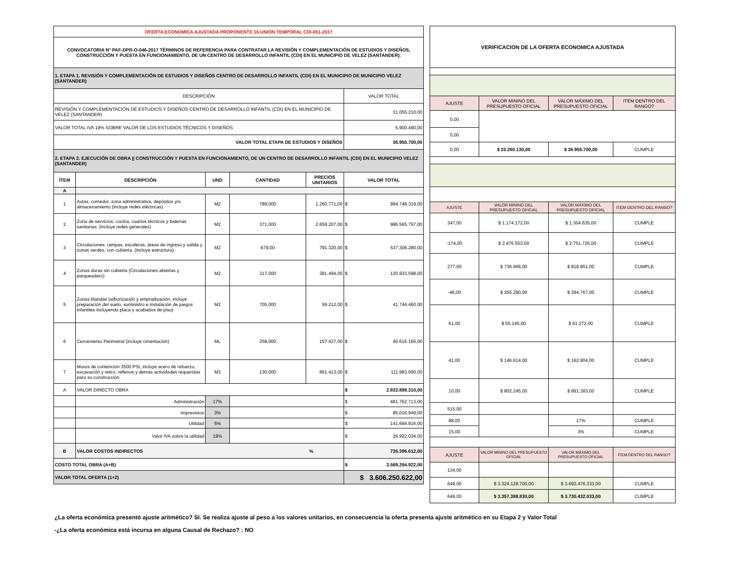| OFERTA ECONOMICA AJUSTADA PROPONENTE 16.UNION TEMPORAL CDI-051-2017 | | | | | | |
| CONVOCATORIA N° PAF-DPR-O-046-2017 TÉRMINOS DE REFERENCIA PARA CONTRATAR LA REVISIÓN Y COMPLEMENTACIÓN DE ESTUDIOS Y DISEÑOS, CONSTRUCCIÓN Y PUESTA EN FUNCIONAMIENTO, DE UN CENTRO DE DESARROLLO INFANTIL (CDI) EN EL MUNICIPIO DE VELEZ (SANTANDER). | | | | | | |
| 1. ETAPA 1. REVISIÓN Y COMPLEMENTACIÓN DE ESTUDIOS Y DISEÑOS CENTRO DE DESARROLLO INFANTIL (CDI) EN EL MUNICIPIO DE MUNICIPIO VELEZ (SANTANDER) | | | | | | |
| DESCRIPCIÓN | | | | | VALOR TOTAL | |
| REVISIÓN Y COMPLEMENTACIÓN DE ESTUDIOS Y DISEÑOS CENTRO DE DESARROLLO INFANTIL (CDI) EN EL MUNICIPIO DE VELEZ (SANTANDER) | | | | | 31.055.210,00 | |
| VALOR TOTAL IVA 19% SOBRE VALOR DE LOS ESTUDIOS TÉCNICOS Y DISEÑOS | | | | | 5.900.490,00 | |
| VALOR TOTAL ETAPA DE ESTUDIOS Y DISEÑOS | | | | | 36.955.700,00 | |
| 2. ETAPA 2. EJECUCIÓN DE OBRA // CONSTRUCCIÓN Y PUESTA EN FUNCIONAMIENTO, DE UN CENTRO DE DESARROLLO INFANTIL (CDI) EN EL MUNICIPIO VELEZ (SANTANDER) | | | | | | |
| ÍTEM | DESCRIPCIÓN | UND | CANTIDAD | PRECIOS UNITARIOS | VALOR TOTAL | |
| A | | | | | | |
| 1 | Aulas, comedor, zona administrativa, depósitos y/o almacenamiento (incluye redes eléctricas) | M2 | 789,000 | 1.260.771,00 | $ | 994.748.319,00 |
| 2 | Zona de servicios: cocina, cuartos técnicos y baterías sanitarias. (incluye redes generales) | M2 | 371,000 | 2.659.207,00 | $ | 986.565.797,00 |
| 3 | Circulaciones, rampas, escaleras, áreas de ingreso y salida y zonas verdes, con cubierta. (incluye estructura) | M2 | 679,00 | 791.320,00 | $ | 537.306.280,00 |
| 4 | Zonas duras sin cubierta (Circulaciones abiertas y parqueadero) | M2 | 317,000 | 381.494,00 | $ | 120.933.598,00 |
| 5 | Zonas blandas (arborización y empradización, incluye preparación del suelo, suministro e instalación de juegos infantiles incluyendo placa y acabados de piso) | M2 | 705,000 | 59.212,00 | $ | 41.744.460,00 |
| 6 | Cerramiento Perimetral (incluye cimentación) | ML | 258,000 | 157.427,00 | $ | 40.616.166,00 |
| 7 | Muros de contención 3500 PSI, incluye acero de refuerzo, excavación y retiro, rellenos y demás actividades requeridas para su construcción | M3 | 130,000 | 861.413,00 | $ | 111.983.690,00 |
| A | VALOR DIRECTO OBRA | | | | $ | 2.833.898.310,00 |
| | Administración | 17% | | | $ | 481.762.713,00 |
| | Imprevistos | 3% | | | $ | 85.016.949,00 |
| | Utilidad | 5% | | | $ | 141.694.916,00 |
| | Valor IVA sobre la utilidad | 19% | | | $ | 26.922.034,00 |
| B | VALOR COSTOS INDIRECTOS % | | | | 735.396.612,00 | |
| COSTO TOTAL OBRA (A+B) | | | | | $ | 3.569.294.922,00 |
| VALOR TOTAL OFERTA (1+2) | | | | | $ 3.606.250.622,00 | |
| VERIFICACION DE LA OFERTA ECONOMICA AJUSTADA | | | |
| AJUSTE | VALOR MININO DEL PRESUPUESTO OFICIAL | VALOR MÁXIMO DEL PRESUPUESTO OFICIAL | ITEM DENTRO DEL RANGO? |
| 0,00 | | | |
| 0,00 | | | |
| 0,00 | $ 33.260.130,00 | $ 36.955.700,00 | CUMPLE |
| AJUSTE | VALOR MININO DEL PRESUPUESTO OFICIAL | VALOR MÁXIMO DEL PRESUPUESTO OFICIAL | ITEM DENTRO DEL RANGO? |
| 347,00 | $ 1.174.172,00 | $ 1.304.635,00 | CUMPLE |
| -174,00 | $ 2.476.553,00 | $ 2.751.726,00 | CUMPLE |
| 277,00 | $ 736.966,00 | $ 818.851,00 | CUMPLE |
| -46,00 | $ 355.290,00 | $ 394.767,00 | CUMPLE |
| 61,00 | $ 55.145,00 | $ 61.272,00 | CUMPLE |
| 41,00 | $ 146.614,00 | $ 162.904,00 | CUMPLE |
| 10,00 | $ 802.245,00 | $ 891.383,00 | CUMPLE |
| 515,00 | | | |
| 88,00 | | 17% | CUMPLE |
| 15,00 | | 3% | CUMPLE |
| AJUSTE | VALOR MININO DEL PRESUPUESTO OFICIAL | VALOR MÁXIMO DEL PRESUPUESTO OFICIAL | ITEM DENTRO DEL RANGO? |
| 134,00 | | | |
| 649,00 | $ 3.324.128.700,00 | $ 3.693.476.333,00 | CUMPLE |
| 649,00 | $ 3.357.388.830,00 | $ 3.730.432.033,00 | CUMPLE |
¿La oferta económica presentó ajuste aritmético? SI. Se realiza ajuste al peso a los valores unitarios, en consecuencia la oferta presenta ajuste aritmético en su Etapa 2 y Valor Total
-¿La oferta económica está incursa en alguna Causal de Rechazo? : NO